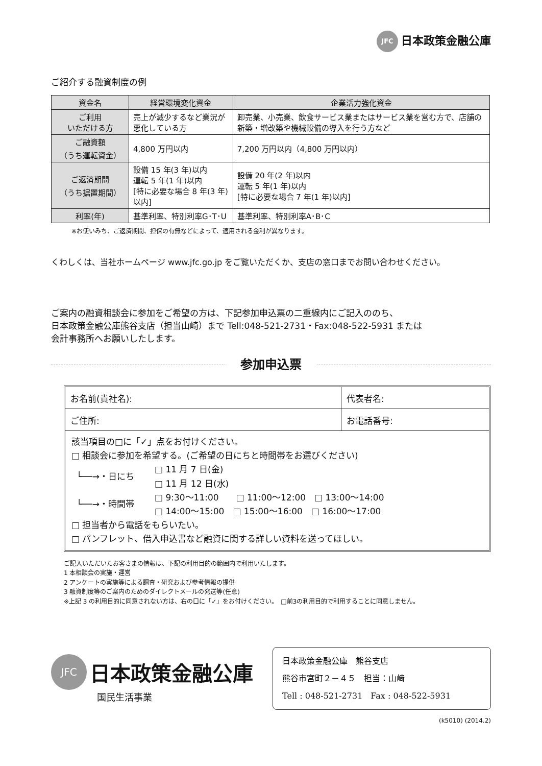JFC 日本政策金融公庫
ご紹介する融資制度の例
| 資金名 | 経営環境変化資金 | 企業活力強化資金 |
| --- | --- | --- |
| ご利用 いただける方 | 売上が減少するなど業況が悪化している方 | 卸売業、小売業、飲食サービス業またはサービス業を営む方で、店舗の新築・増改築や機械設備の導入を行う方など |
| ご融資額 （うち運転資金） | 4,800 万円以内 | 7,200 万円以内（4,800 万円以内） |
| ご返済期間 （うち据置期間） | 設備 15 年(3 年)以内 運転 5 年(1 年)以内 [特に必要な場合 8 年(3 年)以内] | 設備 20 年(2 年)以内 運転 5 年(1 年)以内 [特に必要な場合 7 年(1 年)以内] |
| 利率(年) | 基準利率、特別利率G･T･U | 基準利率、特別利率A･B･C |
※お使いみち、ご返済期間、担保の有無などによって、適用される金利が異なります。
くわしくは、当社ホームページ www.jfc.go.jp をご覧いただくか、支店の窓口までお問い合わせください。
ご案内の融資相談会に参加をご希望の方は、下記参加申込票の二重線内にご記入ののち、
日本政策金融公庫熊谷支店（担当山崎）まで Tell:048-521-2731・Fax:048-522-5931 または
会計事務所へお願いしたします。
参加申込票
| お名前(貴社名): | 代表者名: |
| ご住所: | お電話番号: |
該当項目の□に「✓」点をお付けください。
□ 相談会に参加を希望する。(ご希望の日にちと時間帯をお選びください)
| └──→・日にち | □ 11 月 7 日(金) □ 11 月 12 日(水) |
| └──→・時間帯 | □ 9:30～11:00 □ 11:00～12:00 □ 13:00～14:00 □ 14:00～15:00 □ 15:00～16:00 □ 16:00～17:00 |
□ 担当者から電話をもらいたい。
□ パンフレット、借入申込書など融資に関する詳しい資料を送ってほしい。
ご記入いただいたお客さまの情報は、下記の利用目的の範囲内で利用いたします。
1 本相談会の実施・運営
2 アンケートの実施等による調査・研究および参考情報の提供
3 融資制度等のご案内のためのダイレクトメールの発送等(任意)
※上記 3 の利用目的に同意されない方は、右の口に「✓」をお付けください。　□前3の利用目的で利用することに同意しません。
JFC 日本政策金融公庫
国民生活事業
日本政策金融公庫　熊谷支店
熊谷市宮町２－４５　担当：山﨑
Tell : 048-521-2731　Fax : 048-522-5931
(k5010) (2014.2)